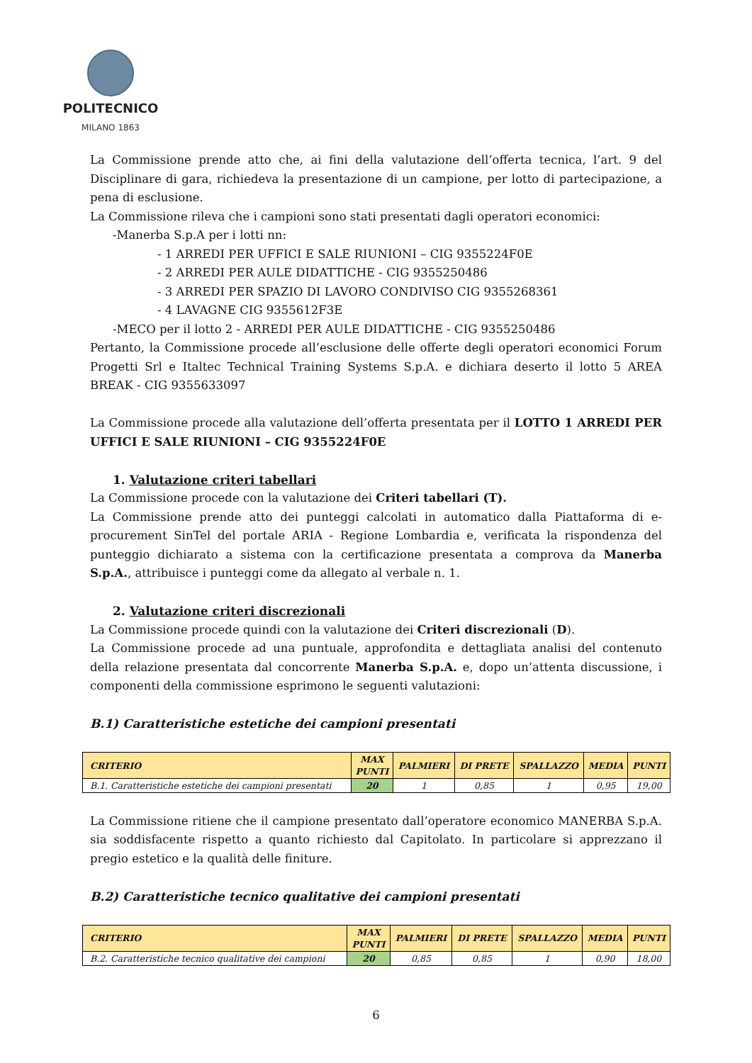POLITECNICO
MILANO 1863
La Commissione prende atto che, ai fini della valutazione dell’offerta tecnica, l’art. 9 del Disciplinare di gara, richiedeva la presentazione di un campione, per lotto di partecipazione, a pena di esclusione.
La Commissione rileva che i campioni sono stati presentati dagli operatori economici:
-Manerba S.p.A per i lotti nn:
- 1 ARREDI PER UFFICI E SALE RIUNIONI – CIG 9355224F0E
- 2 ARREDI PER AULE DIDATTICHE - CIG 9355250486
- 3 ARREDI PER SPAZIO DI LAVORO CONDIVISO CIG 9355268361
- 4 LAVAGNE CIG 9355612F3E
-MECO per il lotto 2 - ARREDI PER AULE DIDATTICHE - CIG 9355250486
Pertanto, la Commissione procede all’esclusione delle offerte degli operatori economici Forum Progetti Srl e Italtec Technical Training Systems S.p.A. e dichiara deserto il lotto 5 AREA BREAK - CIG 9355633097
La Commissione procede alla valutazione dell’offerta presentata per il LOTTO 1 ARREDI PER UFFICI E SALE RIUNIONI – CIG 9355224F0E
1. Valutazione criteri tabellari
La Commissione procede con la valutazione dei Criteri tabellari (T).
La Commissione prende atto dei punteggi calcolati in automatico dalla Piattaforma di e-procurement SinTel del portale ARIA - Regione Lombardia e, verificata la rispondenza del punteggio dichiarato a sistema con la certificazione presentata a comprova da Manerba S.p.A., attribuisce i punteggi come da allegato al verbale n. 1.
2. Valutazione criteri discrezionali
La Commissione procede quindi con la valutazione dei Criteri discrezionali (D).
La Commissione procede ad una puntuale, approfondita e dettagliata analisi del contenuto della relazione presentata dal concorrente Manerba S.p.A. e, dopo un’attenta discussione, i componenti della commissione esprimono le seguenti valutazioni:
B.1) Caratteristiche estetiche dei campioni presentati
| CRITERIO | MAX PUNTI | PALMIERI | DI PRETE | SPALLAZZO | MEDIA | PUNTI |
| --- | --- | --- | --- | --- | --- | --- |
| B.1. Caratteristiche estetiche dei campioni presentati | 20 | 1 | 0,85 | 1 | 0,95 | 19,00 |
La Commissione ritiene che il campione presentato dall’operatore economico MANERBA S.p.A. sia soddisfacente rispetto a quanto richiesto dal Capitolato. In particolare si apprezzano il pregio estetico e la qualità delle finiture.
B.2) Caratteristiche tecnico qualitative dei campioni presentati
| CRITERIO | MAX PUNTI | PALMIERI | DI PRETE | SPALLAZZO | MEDIA | PUNTI |
| --- | --- | --- | --- | --- | --- | --- |
| B.2. Caratteristiche tecnico qualitative dei campioni | 20 | 0,85 | 0,85 | 1 | 0,90 | 18,00 |
6